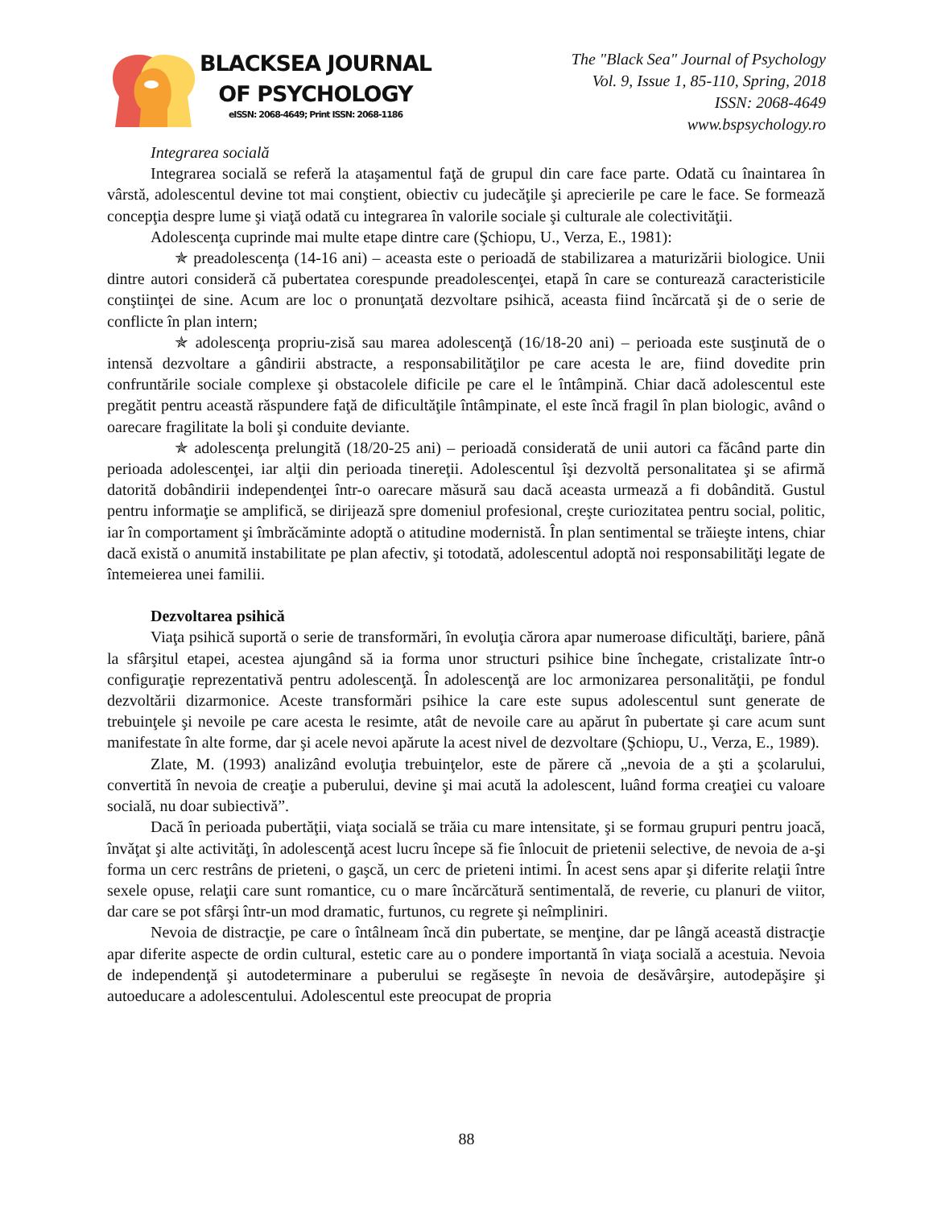BLACKSEA JOURNAL
OF PSYCHOLOGY
eISSN: 2068-4649; Print ISSN: 2068-1186
The "Black Sea" Journal of Psychology
Vol. 9, Issue 1, 85-110, Spring, 2018
ISSN: 2068-4649
www.bspsychology.ro
Integrarea socială
Integrarea socială se referă la ataşamentul faţă de grupul din care face parte. Odată cu înaintarea în vârstă, adolescentul devine tot mai conştient, obiectiv cu judecăţile şi aprecierile pe care le face. Se formează concepţia despre lume şi viaţă odată cu integrarea în valorile sociale şi culturale ale colectivităţii.
Adolescenţa cuprinde mai multe etape dintre care (Şchiopu, U., Verza, E., 1981):
✯ preadolescenţa (14-16 ani) – aceasta este o perioadă de stabilizarea a maturizării biologice. Unii dintre autori consideră că pubertatea corespunde preadolescenţei, etapă în care se conturează caracteristicile conştiinţei de sine. Acum are loc o pronunţată dezvoltare psihică, aceasta fiind încărcată şi de o serie de conflicte în plan intern;
✯ adolescenţa propriu-zisă sau marea adolescenţă (16/18-20 ani) – perioada este susţinută de o intensă dezvoltare a gândirii abstracte, a responsabilităţilor pe care acesta le are, fiind dovedite prin confruntările sociale complexe şi obstacolele dificile pe care el le întâmpină. Chiar dacă adolescentul este pregătit pentru această răspundere faţă de dificultăţile întâmpinate, el este încă fragil în plan biologic, având o oarecare fragilitate la boli şi conduite deviante.
✯ adolescenţa prelungită (18/20-25 ani) – perioadă considerată de unii autori ca făcând parte din perioada adolescenţei, iar alţii din perioada tinereţii. Adolescentul îşi dezvoltă personalitatea şi se afirmă datorită dobândirii independenţei într-o oarecare măsură sau dacă aceasta urmează a fi dobândită. Gustul pentru informaţie se amplifică, se dirijează spre domeniul profesional, creşte curiozitatea pentru social, politic, iar în comportament şi îmbrăcăminte adoptă o atitudine modernistă. În plan sentimental se trăieşte intens, chiar dacă există o anumită instabilitate pe plan afectiv, şi totodată, adolescentul adoptă noi responsabilităţi legate de întemeierea unei familii.
Dezvoltarea psihică
Viaţa psihică suportă o serie de transformări, în evoluţia cărora apar numeroase dificultăţi, bariere, până la sfârşitul etapei, acestea ajungând să ia forma unor structuri psihice bine închegate, cristalizate într-o configuraţie reprezentativă pentru adolescenţă. În adolescenţă are loc armonizarea personalităţii, pe fondul dezvoltării dizarmonice. Aceste transformări psihice la care este supus adolescentul sunt generate de trebuinţele şi nevoile pe care acesta le resimte, atât de nevoile care au apărut în pubertate şi care acum sunt manifestate în alte forme, dar şi acele nevoi apărute la acest nivel de dezvoltare (Şchiopu, U., Verza, E., 1989).
Zlate, M. (1993) analizând evoluţia trebuinţelor, este de părere că „nevoia de a şti a şcolarului, convertită în nevoia de creaţie a puberului, devine şi mai acută la adolescent, luând forma creaţiei cu valoare socială, nu doar subiectivă”.
Dacă în perioada pubertăţii, viaţa socială se trăia cu mare intensitate, şi se formau grupuri pentru joacă, învăţat şi alte activităţi, în adolescenţă acest lucru începe să fie înlocuit de prietenii selective, de nevoia de a-şi forma un cerc restrâns de prieteni, o gaşcă, un cerc de prieteni intimi. În acest sens apar şi diferite relaţii între sexele opuse, relaţii care sunt romantice, cu o mare încărcătură sentimentală, de reverie, cu planuri de viitor, dar care se pot sfârşi într-un mod dramatic, furtunos, cu regrete şi neîmpliniri.
Nevoia de distracţie, pe care o întâlneam încă din pubertate, se menţine, dar pe lângă această distracţie apar diferite aspecte de ordin cultural, estetic care au o pondere importantă în viaţa socială a acestuia. Nevoia de independenţă şi autodeterminare a puberului se regăseşte în nevoia de desăvârşire, autodepăşire şi autoeducare a adolescentului. Adolescentul este preocupat de propria
88